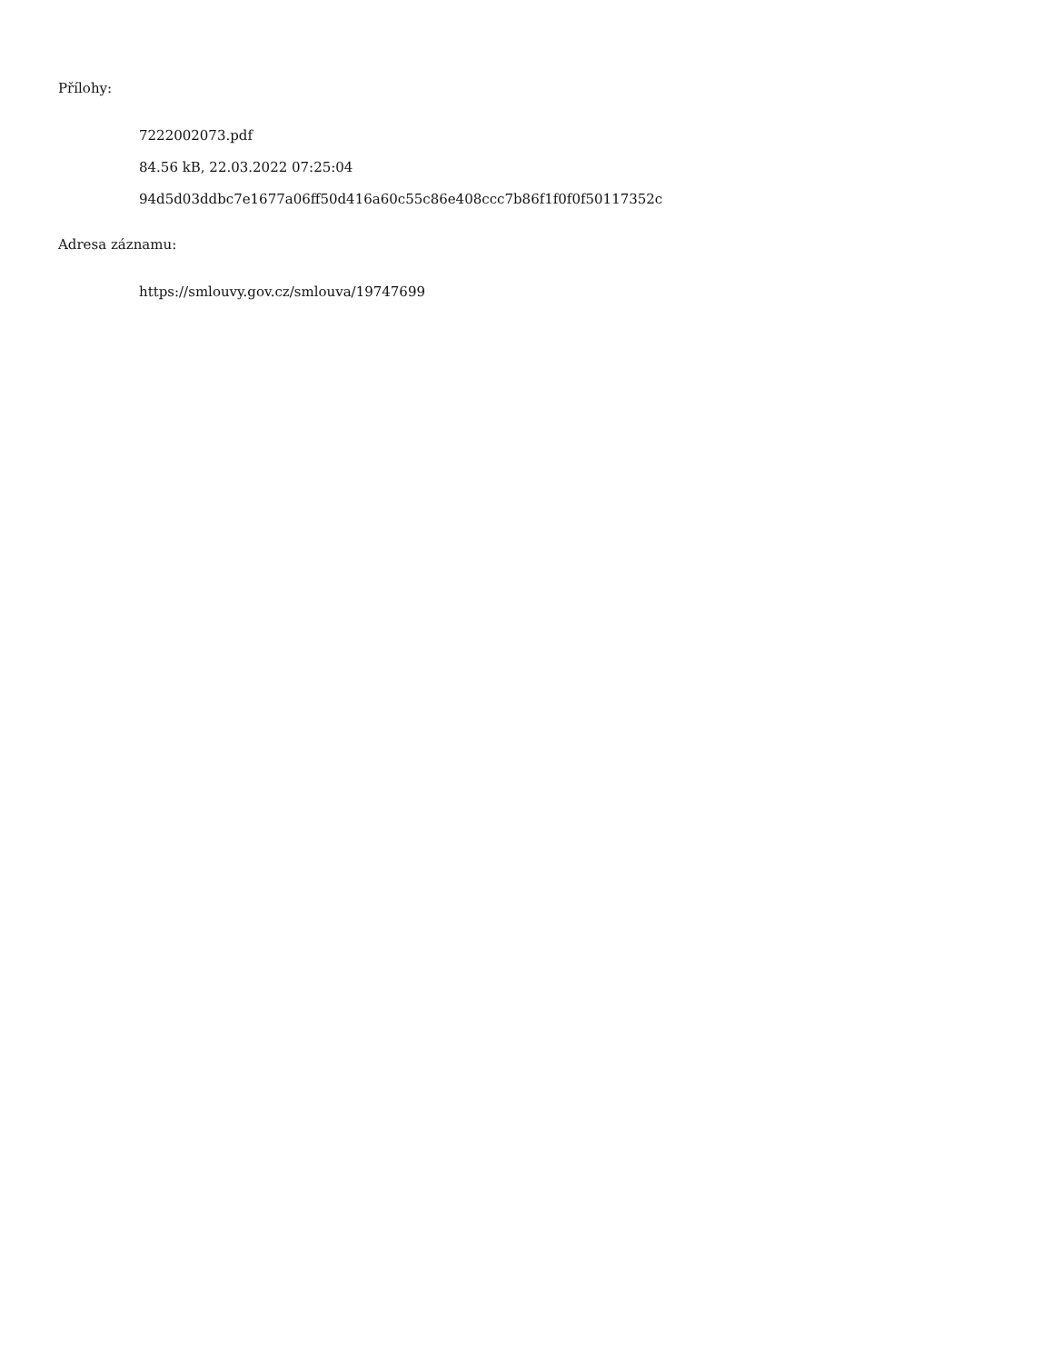Přílohy:
7222002073.pdf
84.56 kB, 22.03.2022 07:25:04
94d5d03ddbc7e1677a06ff50d416a60c55c86e408ccc7b86f1f0f0f50117352c
Adresa záznamu:
https://smlouvy.gov.cz/smlouva/19747699